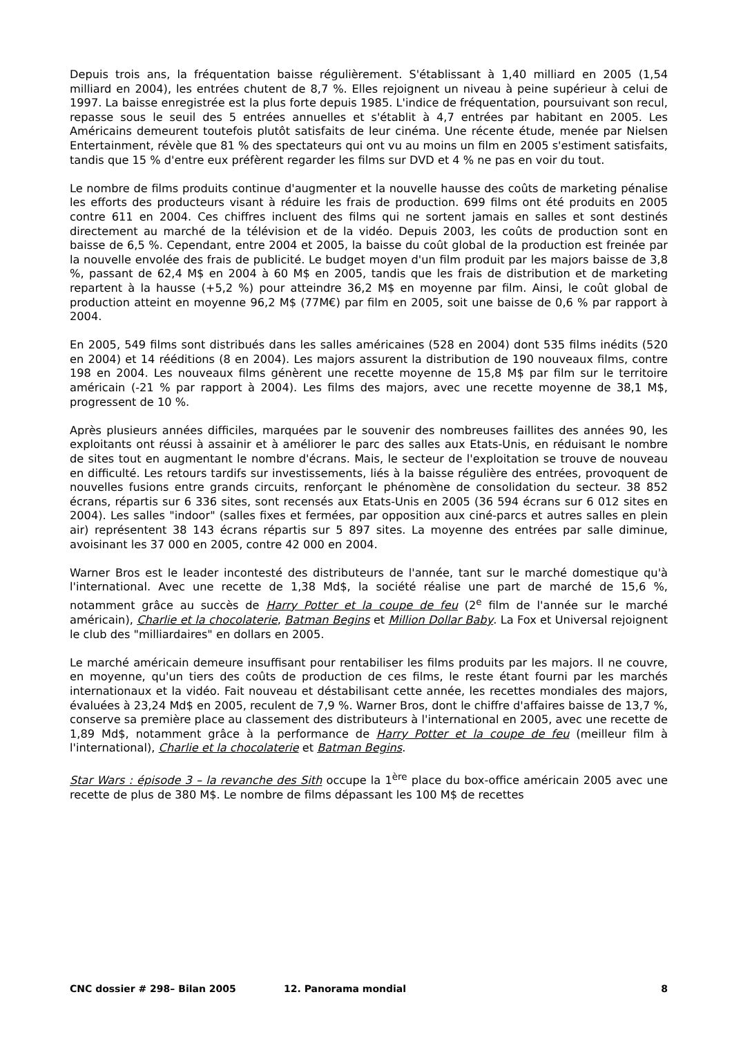Depuis trois ans, la fréquentation baisse régulièrement. S'établissant à 1,40 milliard en 2005 (1,54 milliard en 2004), les entrées chutent de 8,7 %. Elles rejoignent un niveau à peine supérieur à celui de 1997. La baisse enregistrée est la plus forte depuis 1985. L'indice de fréquentation, poursuivant son recul, repasse sous le seuil des 5 entrées annuelles et s'établit à 4,7 entrées par habitant en 2005. Les Américains demeurent toutefois plutôt satisfaits de leur cinéma. Une récente étude, menée par Nielsen Entertainment, révèle que 81 % des spectateurs qui ont vu au moins un film en 2005 s'estiment satisfaits, tandis que 15 % d'entre eux préfèrent regarder les films sur DVD et 4 % ne pas en voir du tout.
Le nombre de films produits continue d'augmenter et la nouvelle hausse des coûts de marketing pénalise les efforts des producteurs visant à réduire les frais de production. 699 films ont été produits en 2005 contre 611 en 2004. Ces chiffres incluent des films qui ne sortent jamais en salles et sont destinés directement au marché de la télévision et de la vidéo. Depuis 2003, les coûts de production sont en baisse de 6,5 %. Cependant, entre 2004 et 2005, la baisse du coût global de la production est freinée par la nouvelle envolée des frais de publicité. Le budget moyen d'un film produit par les majors baisse de 3,8 %, passant de 62,4 M$ en 2004 à 60 M$ en 2005, tandis que les frais de distribution et de marketing repartent à la hausse (+5,2 %) pour atteindre 36,2 M$ en moyenne par film. Ainsi, le coût global de production atteint en moyenne 96,2 M$ (77M€) par film en 2005, soit une baisse de 0,6 % par rapport à 2004.
En 2005, 549 films sont distribués dans les salles américaines (528 en 2004) dont 535 films inédits (520 en 2004) et 14 rééditions (8 en 2004). Les majors assurent la distribution de 190 nouveaux films, contre 198 en 2004. Les nouveaux films génèrent une recette moyenne de 15,8 M$ par film sur le territoire américain (-21 % par rapport à 2004). Les films des majors, avec une recette moyenne de 38,1 M$, progressent de 10 %.
Après plusieurs années difficiles, marquées par le souvenir des nombreuses faillites des années 90, les exploitants ont réussi à assainir et à améliorer le parc des salles aux Etats-Unis, en réduisant le nombre de sites tout en augmentant le nombre d'écrans. Mais, le secteur de l'exploitation se trouve de nouveau en difficulté. Les retours tardifs sur investissements, liés à la baisse régulière des entrées, provoquent de nouvelles fusions entre grands circuits, renforçant le phénomène de consolidation du secteur. 38 852 écrans, répartis sur 6 336 sites, sont recensés aux Etats-Unis en 2005 (36 594 écrans sur 6 012 sites en 2004). Les salles "indoor" (salles fixes et fermées, par opposition aux ciné-parcs et autres salles en plein air) représentent 38 143 écrans répartis sur 5 897 sites. La moyenne des entrées par salle diminue, avoisinant les 37 000 en 2005, contre 42 000 en 2004.
Warner Bros est le leader incontesté des distributeurs de l'année, tant sur le marché domestique qu'à l'international. Avec une recette de 1,38 Md$, la société réalise une part de marché de 15,6 %, notamment grâce au succès de Harry Potter et la coupe de feu (2<sup>e</sup> film de l'année sur le marché américain), Charlie et la chocolaterie, Batman Begins et Million Dollar Baby. La Fox et Universal rejoignent le club des "milliardaires" en dollars en 2005.
Le marché américain demeure insuffisant pour rentabiliser les films produits par les majors. Il ne couvre, en moyenne, qu'un tiers des coûts de production de ces films, le reste étant fourni par les marchés internationaux et la vidéo. Fait nouveau et déstabilisant cette année, les recettes mondiales des majors, évaluées à 23,24 Md$ en 2005, reculent de 7,9 %. Warner Bros, dont le chiffre d'affaires baisse de 13,7 %, conserve sa première place au classement des distributeurs à l'international en 2005, avec une recette de 1,89 Md$, notamment grâce à la performance de Harry Potter et la coupe de feu (meilleur film à l'international), Charlie et la chocolaterie et Batman Begins.
Star Wars : épisode 3 – la revanche des Sith occupe la 1<sup>ère</sup> place du box-office américain 2005 avec une recette de plus de 380 M$. Le nombre de films dépassant les 100 M$ de recettes
CNC dossier # 298– Bilan 2005 12. Panorama mondial 8